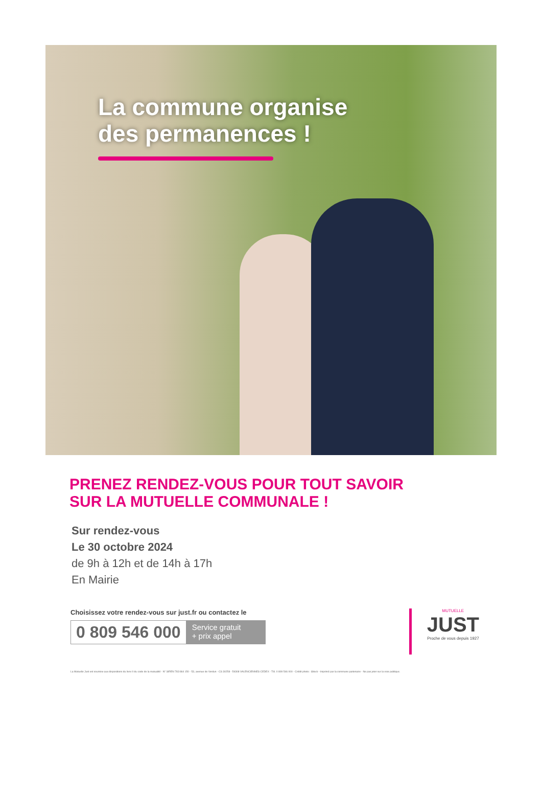La commune organise
des permanences !
PRENEZ RENDEZ-VOUS POUR TOUT SAVOIR
SUR LA MUTUELLE COMMUNALE !
Sur rendez-vous
Le 30 octobre 2024
de 9h à 12h et de 14h à 17h
En Mairie
Choisissez votre rendez-vous sur just.fr ou contactez le
0 809 546 000 Service gratuit
+ prix appel
MUTUELLE
JUST
Proche de vous depuis 1927
La Mutuelle Just est soumise aux dispositions du livre II du code de la mutualité - N° SIREN 783 864 150 - 53, avenue de Verdun - CS 30258 - 59308 VALENCIENNES CEDEX - Tél. 0 809 546 000 - Crédit photo : iStock - Imprimé par la commune partenaire - Ne pas jeter sur la voie publique.